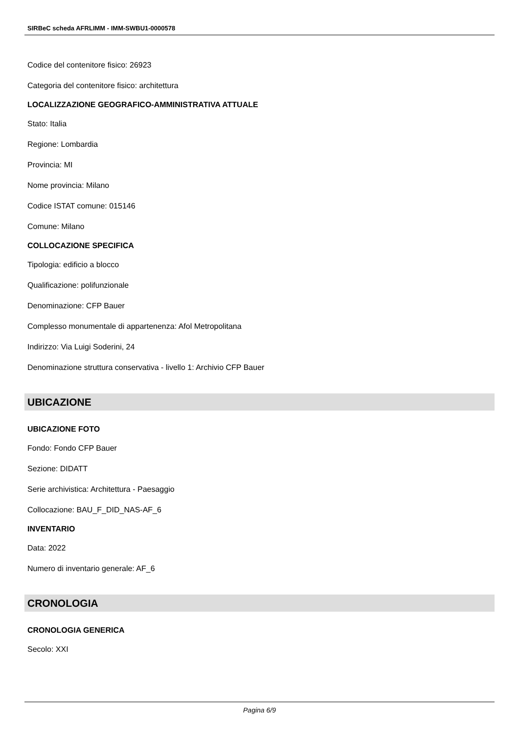SIRBeC scheda AFRLIMM - IMM-SWBU1-0000578
Codice del contenitore fisico: 26923
Categoria del contenitore fisico: architettura
LOCALIZZAZIONE GEOGRAFICO-AMMINISTRATIVA ATTUALE
Stato: Italia
Regione: Lombardia
Provincia: MI
Nome provincia: Milano
Codice ISTAT comune: 015146
Comune: Milano
COLLOCAZIONE SPECIFICA
Tipologia: edificio a blocco
Qualificazione: polifunzionale
Denominazione: CFP Bauer
Complesso monumentale di appartenenza: Afol Metropolitana
Indirizzo: Via Luigi Soderini, 24
Denominazione struttura conservativa - livello 1: Archivio CFP Bauer
UBICAZIONE
UBICAZIONE FOTO
Fondo: Fondo CFP Bauer
Sezione: DIDATT
Serie archivistica: Architettura - Paesaggio
Collocazione: BAU_F_DID_NAS-AF_6
INVENTARIO
Data: 2022
Numero di inventario generale: AF_6
CRONOLOGIA
CRONOLOGIA GENERICA
Secolo: XXI
Pagina 6/9